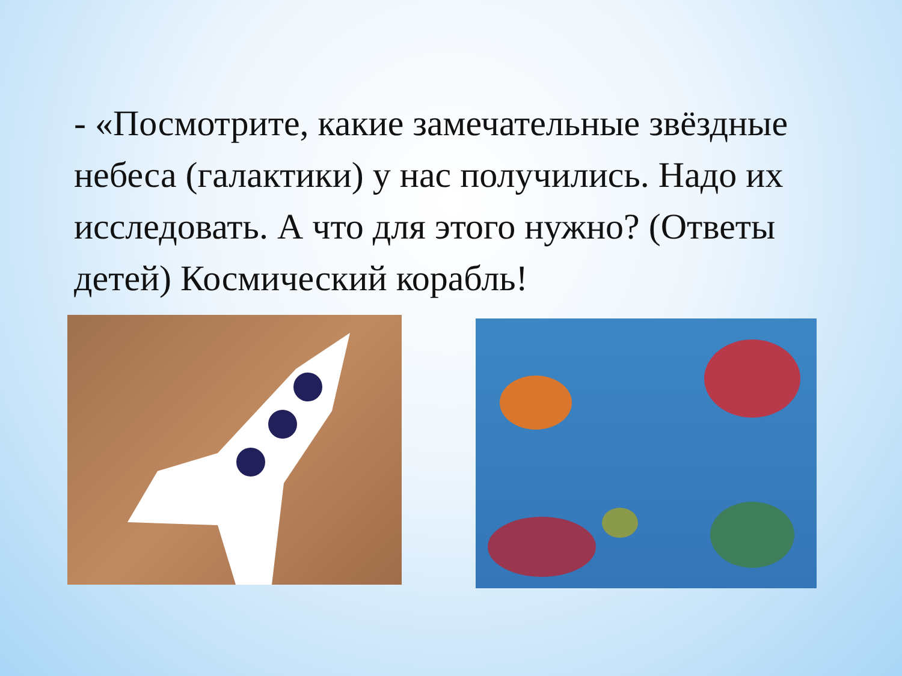- «Посмотрите, какие замечательные звёздные небеса (галактики) у нас получились. Надо их исследовать. А что для этого нужно? (Ответы детей) Космический корабль!